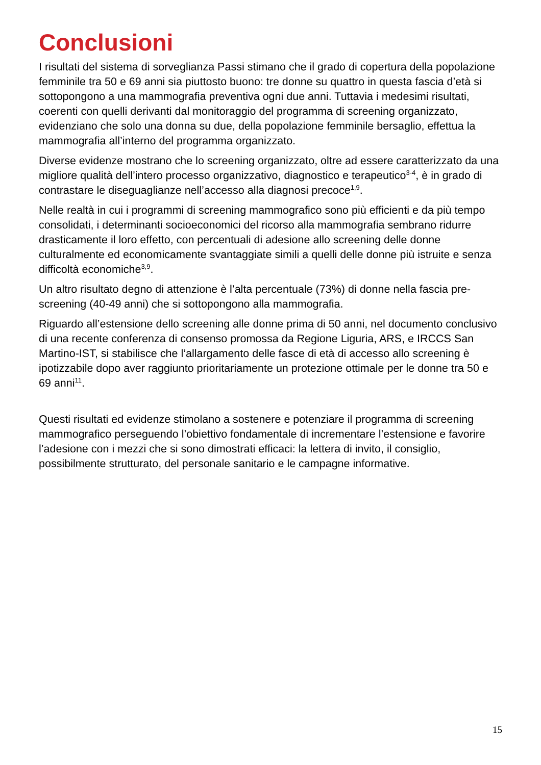Conclusioni
I risultati del sistema di sorveglianza Passi stimano che il grado di copertura della popolazione femminile tra 50 e 69 anni sia piuttosto buono: tre donne su quattro in questa fascia d’età si sottopongono a una mammografia preventiva ogni due anni. Tuttavia i medesimi risultati, coerenti con quelli derivanti dal monitoraggio del programma di screening organizzato, evidenziano che solo una donna su due, della popolazione femminile bersaglio, effettua la mammografia all’interno del programma organizzato.
Diverse evidenze mostrano che lo screening organizzato, oltre ad essere caratterizzato da una migliore qualità dell’intero processo organizzativo, diagnostico e terapeutico<sup>3-4</sup>, è in grado di contrastare le diseguaglianze nell’accesso alla diagnosi precoce<sup>1,9</sup>.
Nelle realtà in cui i programmi di screening mammografico sono più efficienti e da più tempo consolidati, i determinanti socioeconomici del ricorso alla mammografia sembrano ridurre drasticamente il loro effetto, con percentuali di adesione allo screening delle donne culturalmente ed economicamente svantaggiate simili a quelli delle donne più istruite e senza difficoltà economiche<sup>3,9</sup>.
Un altro risultato degno di attenzione è l’alta percentuale (73%) di donne nella fascia pre-screening (40-49 anni) che si sottopongono alla mammografia.
Riguardo all’estensione dello screening alle donne prima di 50 anni, nel documento conclusivo di una recente conferenza di consenso promossa da Regione Liguria, ARS, e IRCCS San Martino-IST, si stabilisce che l’allargamento delle fasce di età di accesso allo screening è ipotizzabile dopo aver raggiunto prioritariamente un protezione ottimale per le donne tra 50 e 69 anni<sup>11</sup>.
Questi risultati ed evidenze stimolano a sostenere e potenziare il programma di screening mammografico perseguendo l’obiettivo fondamentale di incrementare l’estensione e favorire l’adesione con i mezzi che si sono dimostrati efficaci: la lettera di invito, il consiglio, possibilmente strutturato, del personale sanitario e le campagne informative.
15